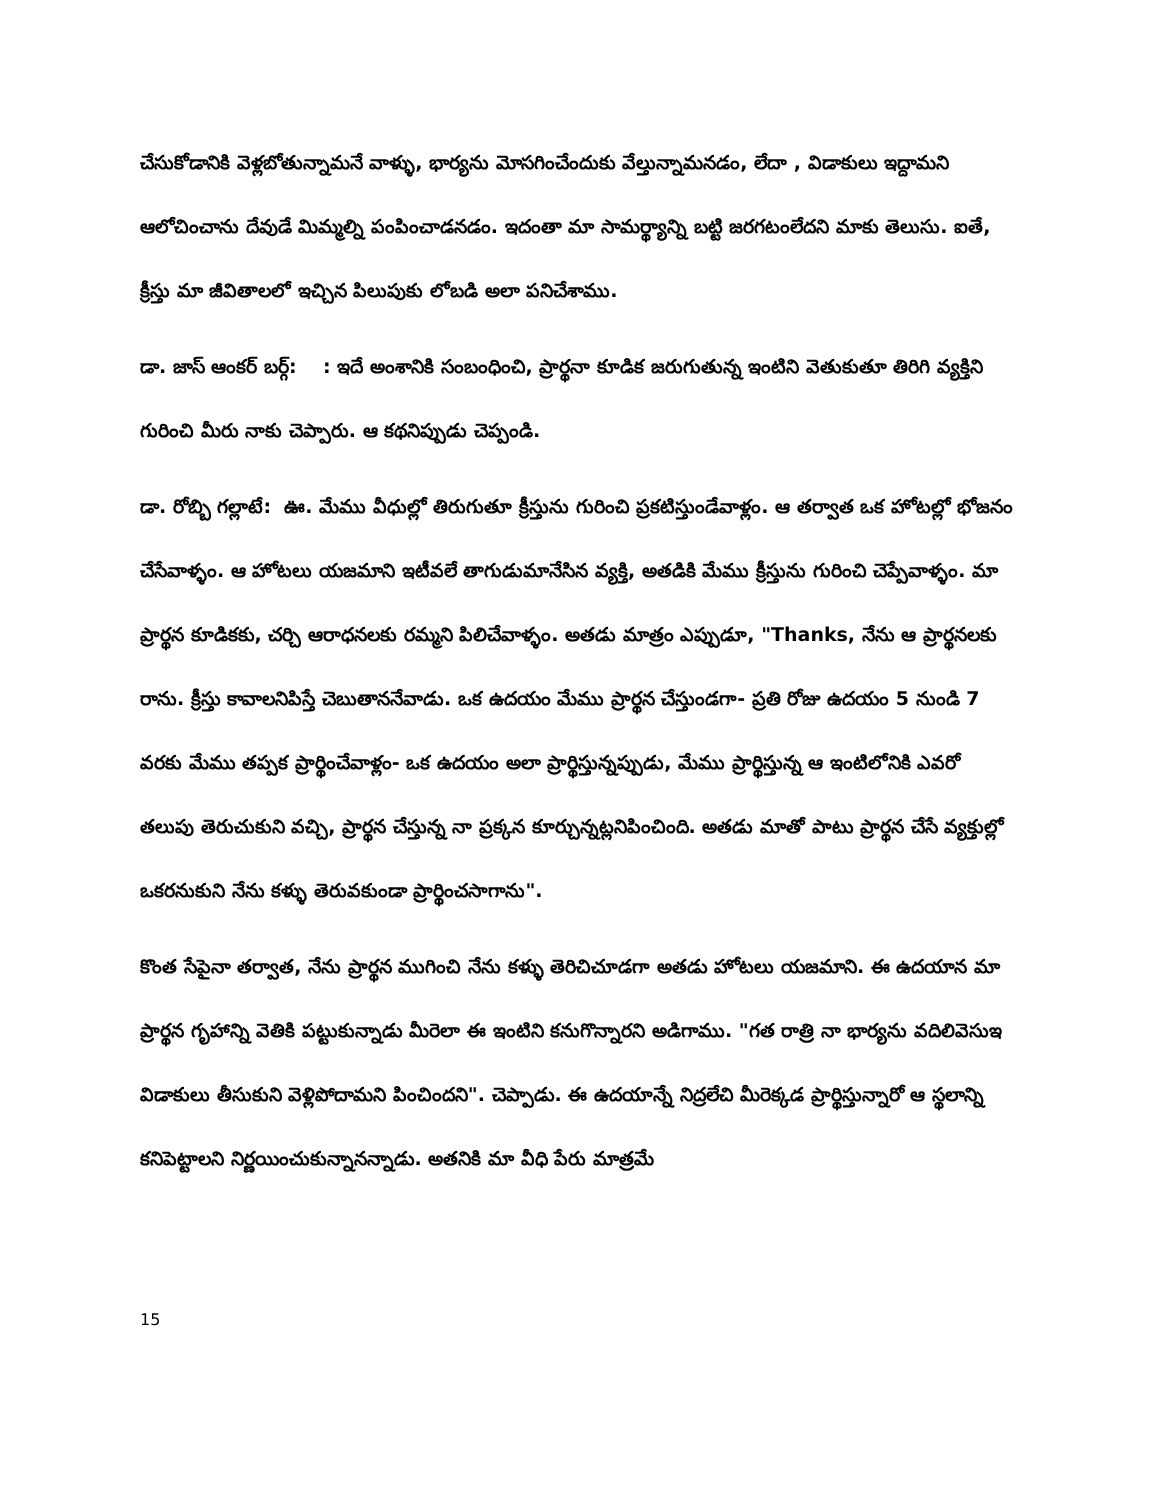చేసుకోడానికి వెళ్లబోతున్నామనే వాళ్ళు, భార్యను మోసగించేందుకు వేల్తున్నామనడం, లేదా , విడాకులు ఇద్దామని ఆలోచించాను దేవుడే మిమ్మల్ని పంపించాడనడం. ఇదంతా మా సామర్థ్యాన్ని బట్టి జరగటంలేదని మాకు తెలుసు. ఐతే, క్రీస్తు మా జీవితాలలో ఇచ్చిన పిలుపుకు లోబడి అలా పనిచేశాము.
డా. జాస్ ఆంకర్ బర్గ్: : ఇదే అంశానికి సంబంధించి, ప్రార్థనా కూడిక జరుగుతున్న ఇంటిని వెతుకుతూ తిరిగి వ్యక్తిని గురించి మీరు నాకు చెప్పారు. ఆ కథనిప్పుడు చెప్పండి.
డా. రోబ్బి గల్లాటే: ఊ. మేము వీధుల్లో తిరుగుతూ క్రీస్తును గురించి ప్రకటిస్తుండేవాళ్లం. ఆ తర్వాత ఒక హోటల్లో భోజనం చేసేవాళ్ళం. ఆ హోటలు యజమాని ఇటీవలే తాగుడుమానేసిన వ్యక్తి, అతడికి మేము క్రీస్తును గురించి చెప్పేవాళ్ళం. మా ప్రార్థన కూడికకు, చర్చి ఆరాధనలకు రమ్మని పిలిచేవాళ్ళం. అతడు మాత్రం ఎప్పుడూ, "Thanks, నేను ఆ ప్రార్థనలకు రాను. క్రీస్తు కావాలనిపిస్తే చెబుతాననేవాడు. ఒక ఉదయం మేము ప్రార్థన చేస్తుండగా- ప్రతి రోజు ఉదయం 5 నుండి 7 వరకు మేము తప్పక ప్రార్థించేవాళ్లం- ఒక ఉదయం అలా ప్రార్థిస్తున్నప్పుడు, మేము ప్రార్థిస్తున్న ఆ ఇంటిలోనికి ఎవరో తలుపు తెరుచుకుని వచ్చి, ప్రార్థన చేస్తున్న నా ప్రక్కన కూర్చున్నట్లనిపించింది. అతడు మాతో పాటు ప్రార్థన చేసే వ్యక్తుల్లో ఒకరనుకుని నేను కళ్ళు తెరువకుండా ప్రార్థించసాగాను".
కొంత సేపైనా తర్వాత, నేను ప్రార్థన ముగించి నేను కళ్ళు తెరిచిచూడగా అతడు హోటలు యజమాని. ఈ ఉదయాన మా ప్రార్థన గృహాన్ని వెతికి పట్టుకున్నాడు మీరెలా ఈ ఇంటిని కనుగొన్నారని అడిగాము. "గత రాత్రి నా భార్యను వదిలివెసుఇ విడాకులు తీసుకుని వెళ్లిపోదామని పించిందని". చెప్పాడు. ఈ ఉదయాన్నే నిద్రలేచి మీరెక్కడ ప్రార్థిస్తున్నారో ఆ స్థలాన్ని కనిపెట్టాలని నిర్ణయించుకున్నానన్నాడు. అతనికి మా వీధి పేరు మాత్రమే
15